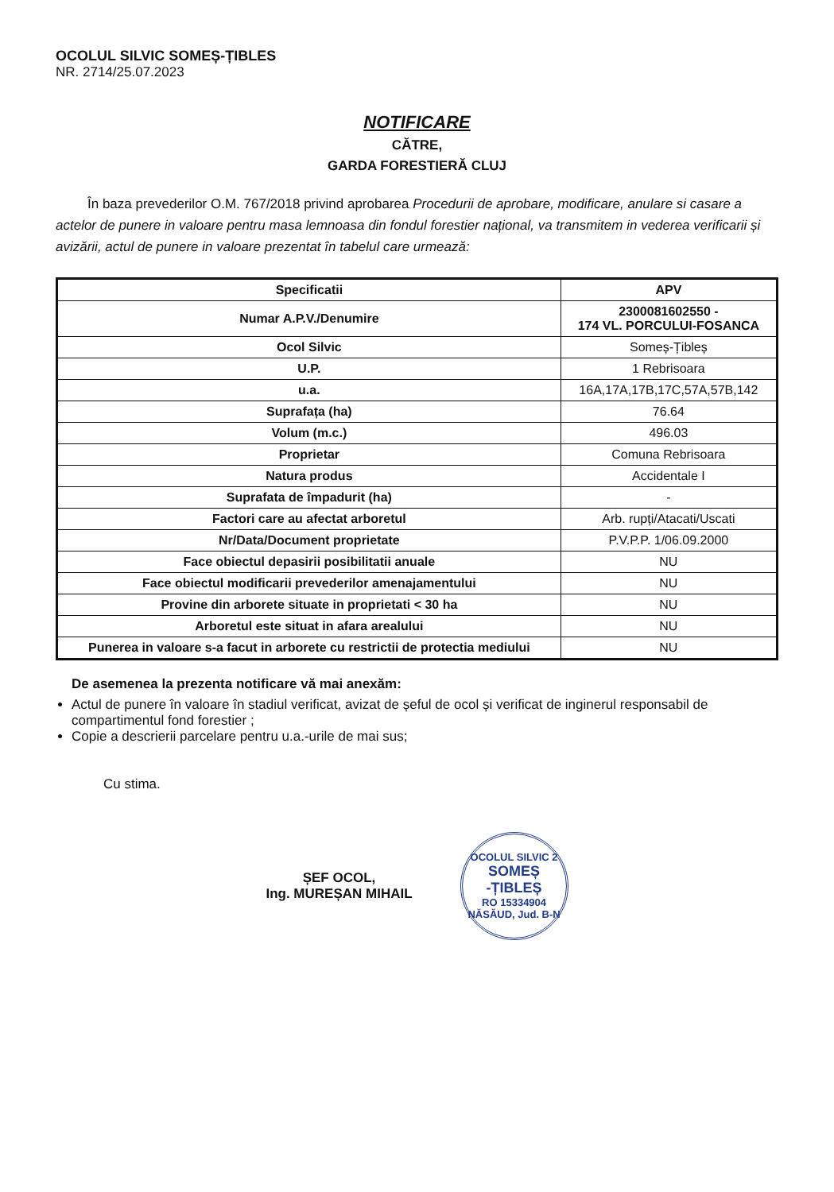OCOLUL SILVIC SOMEȘ-ȚIBLES
NR. 2714/25.07.2023
NOTIFICARE
CĂTRE,
GARDA FORESTIERĂ CLUJ
În baza prevederilor O.M. 767/2018 privind aprobarea Procedurii de aprobare, modificare, anulare si casare a actelor de punere in valoare pentru masa lemnoasa din fondul forestier național, va transmitem in vederea verificarii și avizării, actul de punere in valoare prezentat în tabelul care urmează:
| Specificatii | APV |
| --- | --- |
| Numar A.P.V./Denumire | 2300081602550 - 174 VL. PORCULUI-FOSANCA |
| Ocol Silvic | Someș-Țibleș |
| U.P. | 1 Rebrisoara |
| u.a. | 16A,17A,17B,17C,57A,57B,142 |
| Suprafața (ha) | 76.64 |
| Volum (m.c.) | 496.03 |
| Proprietar | Comuna Rebrisoara |
| Natura produs | Accidentale I |
| Suprafata de împadurit (ha) | - |
| Factori care au afectat arboretul | Arb. rupți/Atacati/Uscati |
| Nr/Data/Document proprietate | P.V.P.P. 1/06.09.2000 |
| Face obiectul depasirii posibilitatii anuale | NU |
| Face obiectul modificarii prevederilor amenajamentului | NU |
| Provine din arborete situate in proprietati < 30 ha | NU |
| Arboretul este situat in afara arealului | NU |
| Punerea in valoare s-a facut in arborete cu restrictii de protectia mediului | NU |
De asemenea la prezenta notificare vă mai anexăm:
Actul de punere în valoare în stadiul verificat, avizat de șeful de ocol și verificat de inginerul responsabil de compartimentul fond forestier ;
Copie a descrierii parcelare pentru u.a.-urile de mai sus;
Cu stima.
ȘEF OCOL,
Ing. MUREȘAN MIHAIL
OCOLUL SILVIC 2
SOMEȘ -ȚIBLEȘ
RO 15334904
NĂSĂUD, Jud. B-N